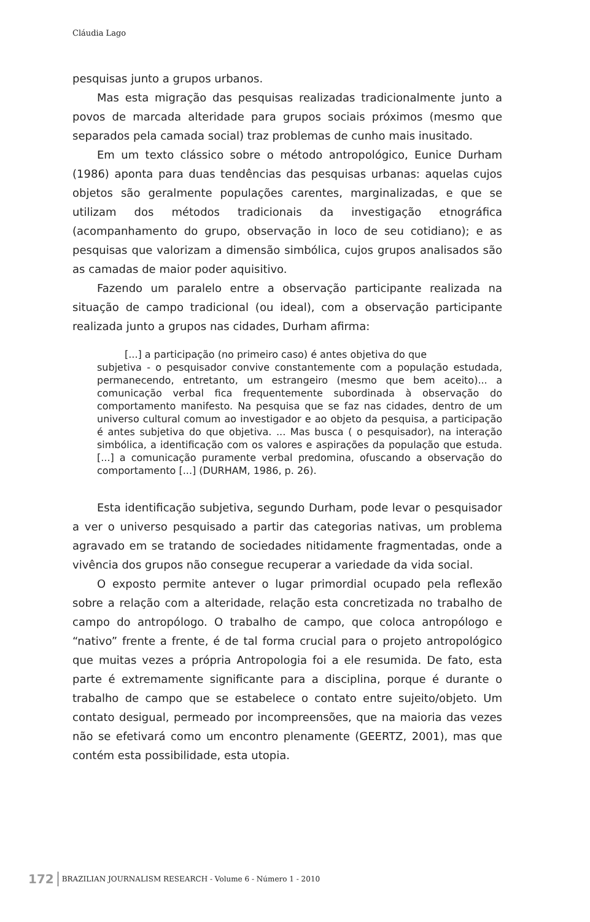Cláudia Lago
pesquisas junto a grupos urbanos.
Mas esta migração das pesquisas realizadas tradicionalmente junto a povos de marcada alteridade para grupos sociais próximos (mesmo que separados pela camada social) traz problemas de cunho mais inusitado.
Em um texto clássico sobre o método antropológico, Eunice Durham (1986) aponta para duas tendências das pesquisas urbanas: aquelas cujos objetos são geralmente populações carentes, marginalizadas, e que se utilizam dos métodos tradicionais da investigação etnográfica (acompanhamento do grupo, observação in loco de seu cotidiano); e as pesquisas que valorizam a dimensão simbólica, cujos grupos analisados são as camadas de maior poder aquisitivo.
Fazendo um paralelo entre a observação participante realizada na situação de campo tradicional (ou ideal), com a observação participante realizada junto a grupos nas cidades, Durham afirma:
[...] a participação (no primeiro caso) é antes objetiva do que
subjetiva - o pesquisador convive constantemente com a população estudada, permanecendo, entretanto, um estrangeiro (mesmo que bem aceito)... a comunicação verbal fica frequentemente subordinada à observação do comportamento manifesto. Na pesquisa que se faz nas cidades, dentro de um universo cultural comum ao investigador e ao objeto da pesquisa, a participação é antes subjetiva do que objetiva. ... Mas busca ( o pesquisador), na interação simbólica, a identificação com os valores e aspirações da população que estuda. [...] a comunicação puramente verbal predomina, ofuscando a observação do comportamento [...] (DURHAM, 1986, p. 26).
Esta identificação subjetiva, segundo Durham, pode levar o pesquisador a ver o universo pesquisado a partir das categorias nativas, um problema agravado em se tratando de sociedades nitidamente fragmentadas, onde a vivência dos grupos não consegue recuperar a variedade da vida social.
O exposto permite antever o lugar primordial ocupado pela reflexão sobre a relação com a alteridade, relação esta concretizada no trabalho de campo do antropólogo. O trabalho de campo, que coloca antropólogo e “nativo” frente a frente, é de tal forma crucial para o projeto antropológico que muitas vezes a própria Antropologia foi a ele resumida. De fato, esta parte é extremamente significante para a disciplina, porque é durante o trabalho de campo que se estabelece o contato entre sujeito/objeto. Um contato desigual, permeado por incompreensões, que na maioria das vezes não se efetivará como um encontro plenamente (GEERTZ, 2001), mas que contém esta possibilidade, esta utopia.
172 BRAZILIAN JOURNALISM RESEARCH - Volume 6 - Número 1 - 2010